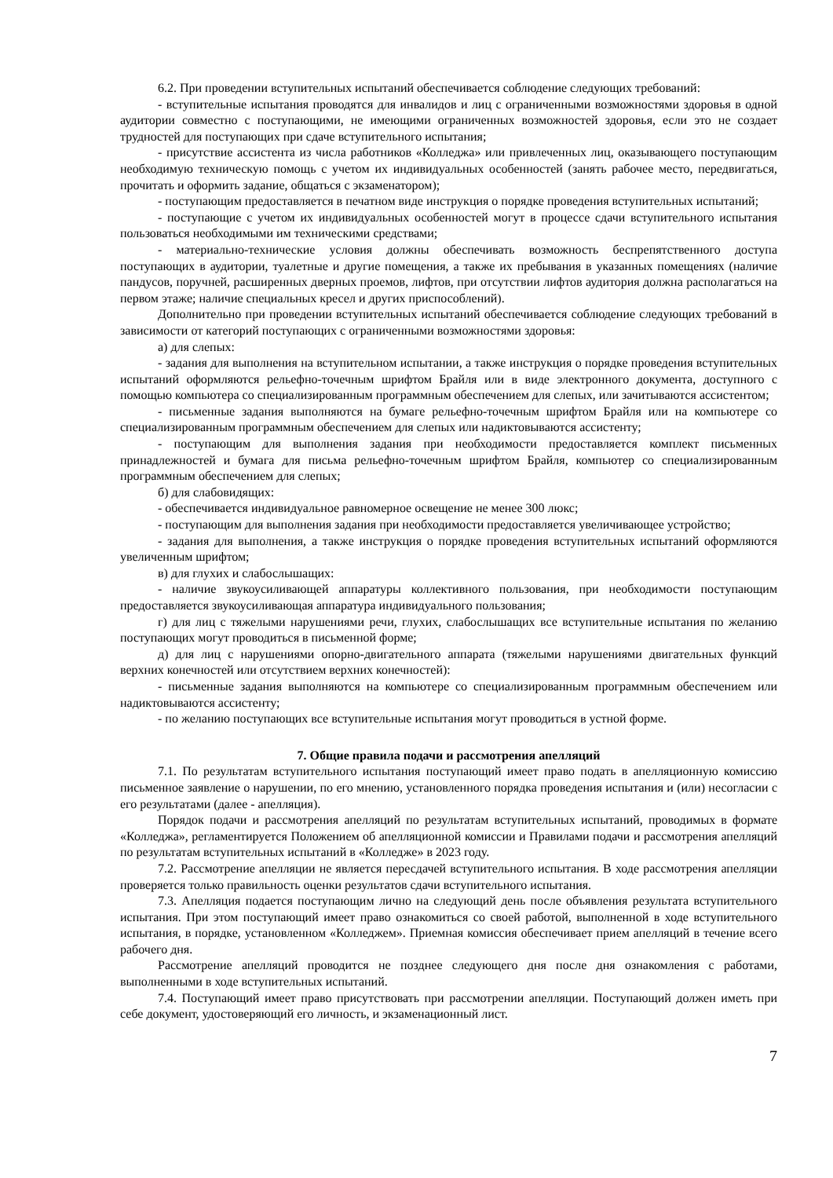6.2. При проведении вступительных испытаний обеспечивается соблюдение следующих требований:
- вступительные испытания проводятся для инвалидов и лиц с ограниченными возможностями здоровья в одной аудитории совместно с поступающими, не имеющими ограниченных возможностей здоровья, если это не создает трудностей для поступающих при сдаче вступительного испытания;
- присутствие ассистента из числа работников «Колледжа» или привлеченных лиц, оказывающего поступающим необходимую техническую помощь с учетом их индивидуальных особенностей (занять рабочее место, передвигаться, прочитать и оформить задание, общаться с экзаменатором);
- поступающим предоставляется в печатном виде инструкция о порядке проведения вступительных испытаний;
- поступающие с учетом их индивидуальных особенностей могут в процессе сдачи вступительного испытания пользоваться необходимыми им техническими средствами;
- материально-технические условия должны обеспечивать возможность беспрепятственного доступа поступающих в аудитории, туалетные и другие помещения, а также их пребывания в указанных помещениях (наличие пандусов, поручней, расширенных дверных проемов, лифтов, при отсутствии лифтов аудитория должна располагаться на первом этаже; наличие специальных кресел и других приспособлений).
Дополнительно при проведении вступительных испытаний обеспечивается соблюдение следующих требований в зависимости от категорий поступающих с ограниченными возможностями здоровья:
а) для слепых:
- задания для выполнения на вступительном испытании, а также инструкция о порядке проведения вступительных испытаний оформляются рельефно-точечным шрифтом Брайля или в виде электронного документа, доступного с помощью компьютера со специализированным программным обеспечением для слепых, или зачитываются ассистентом;
- письменные задания выполняются на бумаге рельефно-точечным шрифтом Брайля или на компьютере со специализированным программным обеспечением для слепых или надиктовываются ассистенту;
- поступающим для выполнения задания при необходимости предоставляется комплект письменных принадлежностей и бумага для письма рельефно-точечным шрифтом Брайля, компьютер со специализированным программным обеспечением для слепых;
б) для слабовидящих:
- обеспечивается индивидуальное равномерное освещение не менее 300 люкс;
- поступающим для выполнения задания при необходимости предоставляется увеличивающее устройство;
- задания для выполнения, а также инструкция о порядке проведения вступительных испытаний оформляются увеличенным шрифтом;
в) для глухих и слабослышащих:
- наличие звукоусиливающей аппаратуры коллективного пользования, при необходимости поступающим предоставляется звукоусиливающая аппаратура индивидуального пользования;
г) для лиц с тяжелыми нарушениями речи, глухих, слабослышащих все вступительные испытания по желанию поступающих могут проводиться в письменной форме;
д) для лиц с нарушениями опорно-двигательного аппарата (тяжелыми нарушениями двигательных функций верхних конечностей или отсутствием верхних конечностей):
- письменные задания выполняются на компьютере со специализированным программным обеспечением или надиктовываются ассистенту;
- по желанию поступающих все вступительные испытания могут проводиться в устной форме.
7. Общие правила подачи и рассмотрения апелляций
7.1. По результатам вступительного испытания поступающий имеет право подать в апелляционную комиссию письменное заявление о нарушении, по его мнению, установленного порядка проведения испытания и (или) несогласии с его результатами (далее - апелляция).
Порядок подачи и рассмотрения апелляций по результатам вступительных испытаний, проводимых в формате «Колледжа», регламентируется Положением об апелляционной комиссии и Правилами подачи и рассмотрения апелляций по результатам вступительных испытаний в «Колледже» в 2023 году.
7.2. Рассмотрение апелляции не является пересдачей вступительного испытания. В ходе рассмотрения апелляции проверяется только правильность оценки результатов сдачи вступительного испытания.
7.3. Апелляция подается поступающим лично на следующий день после объявления результата вступительного испытания. При этом поступающий имеет право ознакомиться со своей работой, выполненной в ходе вступительного испытания, в порядке, установленном «Колледжем». Приемная комиссия обеспечивает прием апелляций в течение всего рабочего дня.
Рассмотрение апелляций проводится не позднее следующего дня после дня ознакомления с работами, выполненными в ходе вступительных испытаний.
7.4. Поступающий имеет право присутствовать при рассмотрении апелляции. Поступающий должен иметь при себе документ, удостоверяющий его личность, и экзаменационный лист.
7